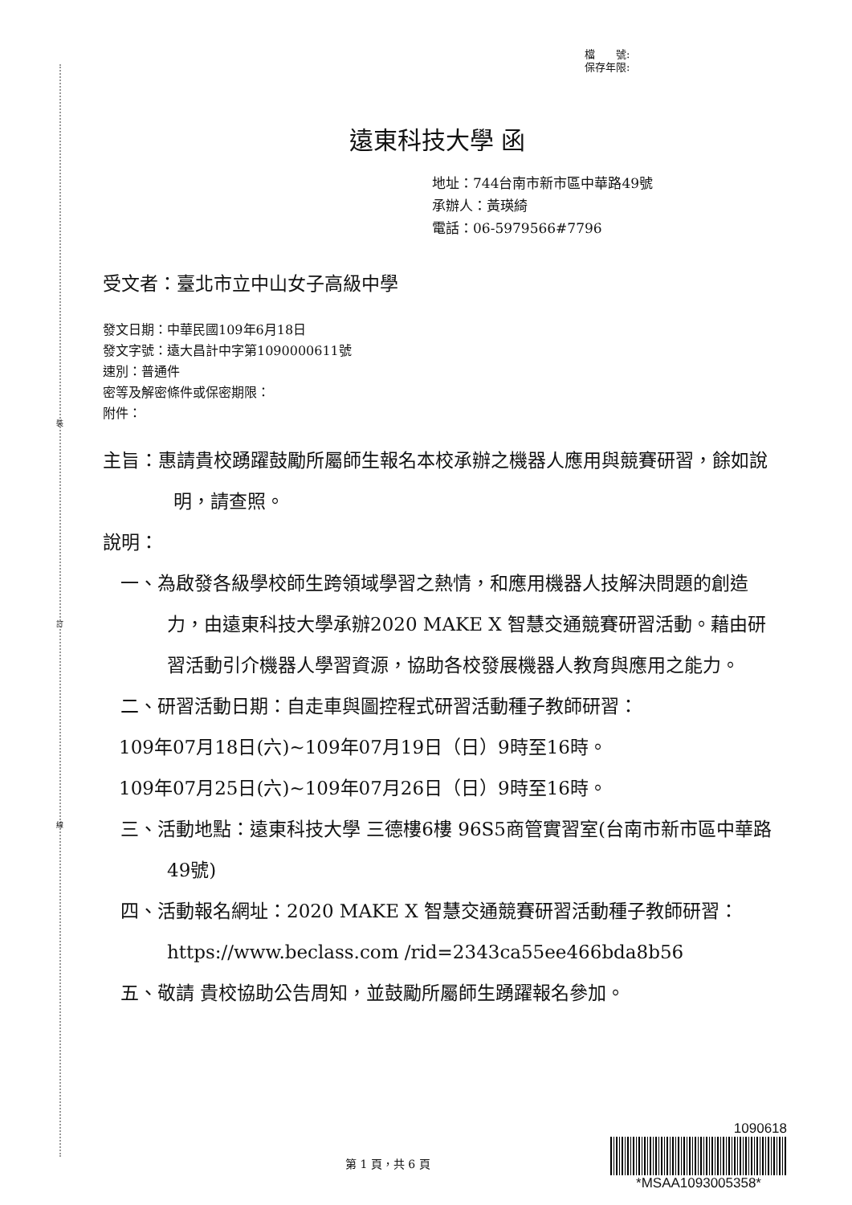裝
訂
線
檔　　號:
保存年限:
遠東科技大學 函
地址：744台南市新市區中華路49號
承辦人：黃瑛綺
電話：06-5979566#7796
受文者：臺北市立中山女子高級中學
發文日期：中華民國109年6月18日
發文字號：遠大昌計中字第1090000611號
速別：普通件
密等及解密條件或保密期限：
附件：
主旨：惠請貴校踴躍鼓勵所屬師生報名本校承辦之機器人應用與競賽研習，餘如說明，請查照。
說明：
一、為啟發各級學校師生跨領域學習之熱情，和應用機器人技解決問題的創造力，由遠東科技大學承辦2020 MAKE X 智慧交通競賽研習活動。藉由研習活動引介機器人學習資源，協助各校發展機器人教育與應用之能力。
二、研習活動日期：自走車與圖控程式研習活動種子教師研習：
109年07月18日(六)~109年07月19日（日）9時至16時。
109年07月25日(六)~109年07月26日（日）9時至16時。
三、活動地點：遠東科技大學 三德樓6樓 96S5商管實習室(台南市新市區中華路49號)
四、活動報名網址：2020 MAKE X 智慧交通競賽研習活動種子教師研習：https://www.beclass.com /rid=2343ca55ee466bda8b56
五、敬請 貴校協助公告周知，並鼓勵所屬師生踴躍報名參加。
第 1 頁，共 6 頁
1090618
*MSAA1093005358*